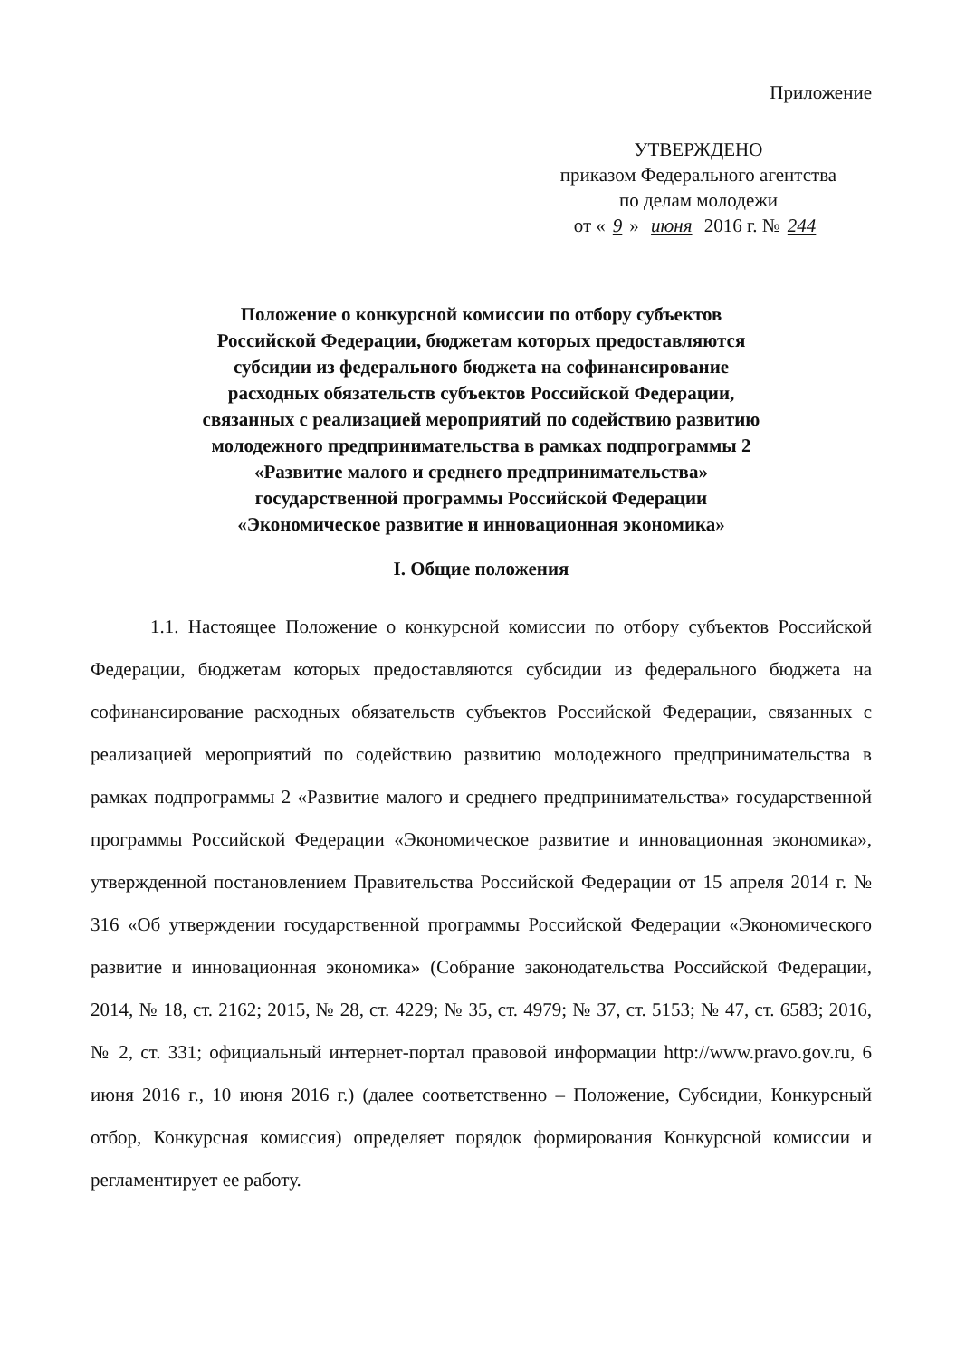Приложение
УТВЕРЖДЕНО
приказом Федерального агентства
по делам молодежи
от « 9 » июня 2016 г. № 244
Положение о конкурсной комиссии по отбору субъектов
Российской Федерации, бюджетам которых предоставляются
субсидии из федерального бюджета на софинансирование
расходных обязательств субъектов Российской Федерации,
связанных с реализацией мероприятий по содействию развитию
молодежного предпринимательства в рамках подпрограммы 2
«Развитие малого и среднего предпринимательства»
государственной программы Российской Федерации
«Экономическое развитие и инновационная экономика»
I. Общие положения
1.1. Настоящее Положение о конкурсной комиссии по отбору субъектов Российской Федерации, бюджетам которых предоставляются субсидии из федерального бюджета на софинансирование расходных обязательств субъектов Российской Федерации, связанных с реализацией мероприятий по содействию развитию молодежного предпринимательства в рамках подпрограммы 2 «Развитие малого и среднего предпринимательства» государственной программы Российской Федерации «Экономическое развитие и инновационная экономика», утвержденной постановлением Правительства Российской Федерации от 15 апреля 2014 г. № 316 «Об утверждении государственной программы Российской Федерации «Экономического развитие и инновационная экономика» (Собрание законодательства Российской Федерации, 2014, № 18, ст. 2162; 2015, № 28, ст. 4229; № 35, ст. 4979; № 37, ст. 5153; № 47, ст. 6583; 2016, № 2, ст. 331; официальный интернет-портал правовой информации http://www.pravo.gov.ru, 6 июня 2016 г., 10 июня 2016 г.) (далее соответственно – Положение, Субсидии, Конкурсный отбор, Конкурсная комиссия) определяет порядок формирования Конкурсной комиссии и регламентирует ее работу.